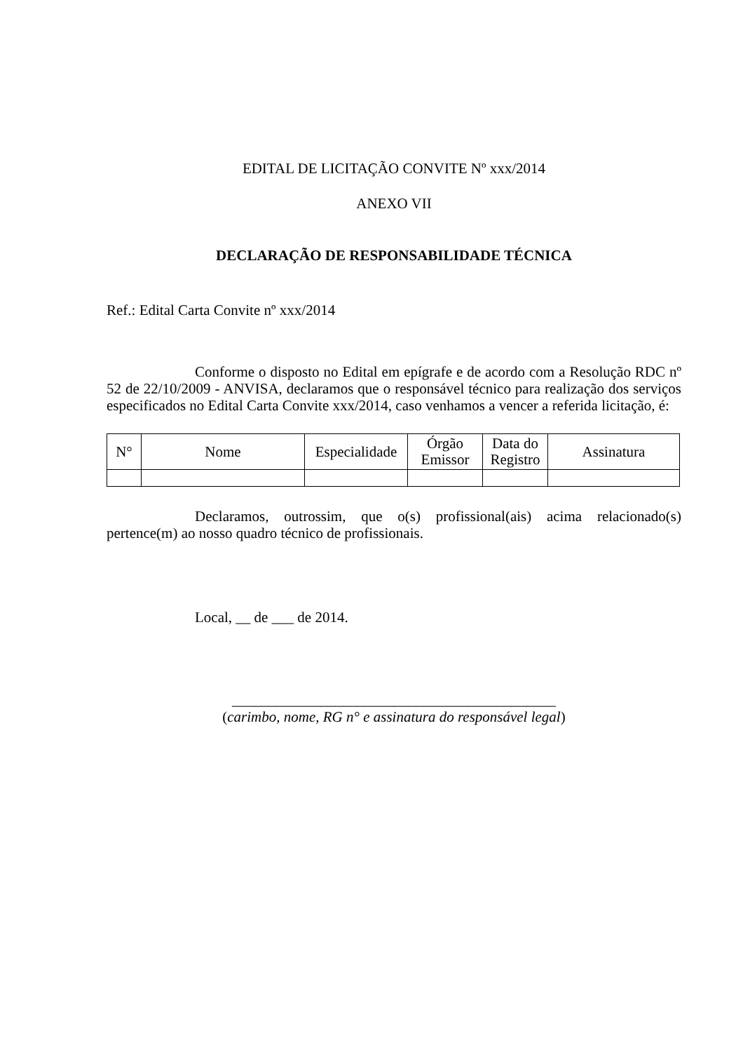EDITAL DE LICITAÇÃO CONVITE Nº xxx/2014
ANEXO VII
DECLARAÇÃO DE RESPONSABILIDADE TÉCNICA
Ref.: Edital Carta Convite nº xxx/2014
Conforme o disposto no Edital em epígrafe e de acordo com a Resolução RDC nº 52 de 22/10/2009 - ANVISA, declaramos que o responsável técnico para realização dos serviços especificados no Edital Carta Convite xxx/2014, caso venhamos a vencer a referida licitação, é:
| N° | Nome | Especialidade | Órgão Emissor | Data do Registro | Assinatura |
Declaramos, outrossim, que o(s) profissional(ais) acima relacionado(s) pertence(m) ao nosso quadro técnico de profissionais.
Local, __ de ___ de 2014.
____________________________________________
(carimbo, nome, RG n° e assinatura do responsável legal)